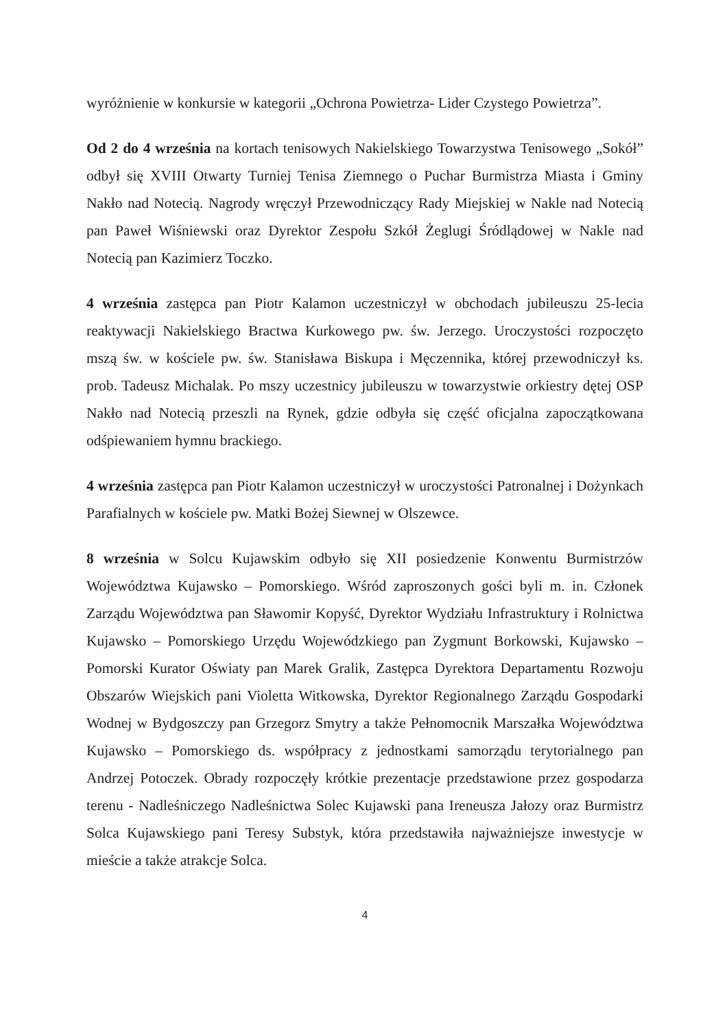wyróżnienie w konkursie w kategorii „Ochrona Powietrza- Lider Czystego Powietrza”.
Od 2 do 4 września na kortach tenisowych Nakielskiego Towarzystwa Tenisowego „Sokół” odbył się XVIII Otwarty Turniej Tenisa Ziemnego o Puchar Burmistrza Miasta i Gminy Nakło nad Notecią. Nagrody wręczył Przewodniczący Rady Miejskiej w Nakle nad Notecią pan Paweł Wiśniewski oraz Dyrektor Zespołu Szkół Żeglugi Śródlądowej w Nakle nad Notecią pan Kazimierz Toczko.
4 września zastępca pan Piotr Kalamon uczestniczył w obchodach jubileuszu 25-lecia reaktywacji Nakielskiego Bractwa Kurkowego pw. św. Jerzego. Uroczystości rozpoczęto mszą św. w kościele pw. św. Stanisława Biskupa i Męczennika, której przewodniczył ks. prob. Tadeusz Michalak. Po mszy uczestnicy jubileuszu w towarzystwie orkiestry dętej OSP Nakło nad Notecią przeszli na Rynek, gdzie odbyła się część oficjalna zapoczątkowana odśpiewaniem hymnu brackiego.
4 września zastępca pan Piotr Kalamon uczestniczył w uroczystości Patronalnej i Dożynkach Parafialnych w kościele pw. Matki Bożej Siewnej w Olszewce.
8 września w Solcu Kujawskim odbyło się XII posiedzenie Konwentu Burmistrzów Województwa Kujawsko – Pomorskiego. Wśród zaproszonych gości byli m. in. Członek Zarządu Województwa pan Sławomir Kopyść, Dyrektor Wydziału Infrastruktury i Rolnictwa Kujawsko – Pomorskiego Urzędu Wojewódzkiego pan Zygmunt Borkowski, Kujawsko – Pomorski Kurator Oświaty pan Marek Gralik, Zastępca Dyrektora Departamentu Rozwoju Obszarów Wiejskich pani Violetta Witkowska, Dyrektor Regionalnego Zarządu Gospodarki Wodnej w Bydgoszczy pan Grzegorz Smytry a także Pełnomocnik Marszałka Województwa Kujawsko – Pomorskiego ds. współpracy z jednostkami samorządu terytorialnego pan Andrzej Potoczek. Obrady rozpoczęły krótkie prezentacje przedstawione przez gospodarza terenu - Nadleśniczego Nadleśnictwa Solec Kujawski pana Ireneusza Jałozy oraz Burmistrz Solca Kujawskiego pani Teresy Substyk, która przedstawiła najważniejsze inwestycje w mieście a także atrakcje Solca.
4